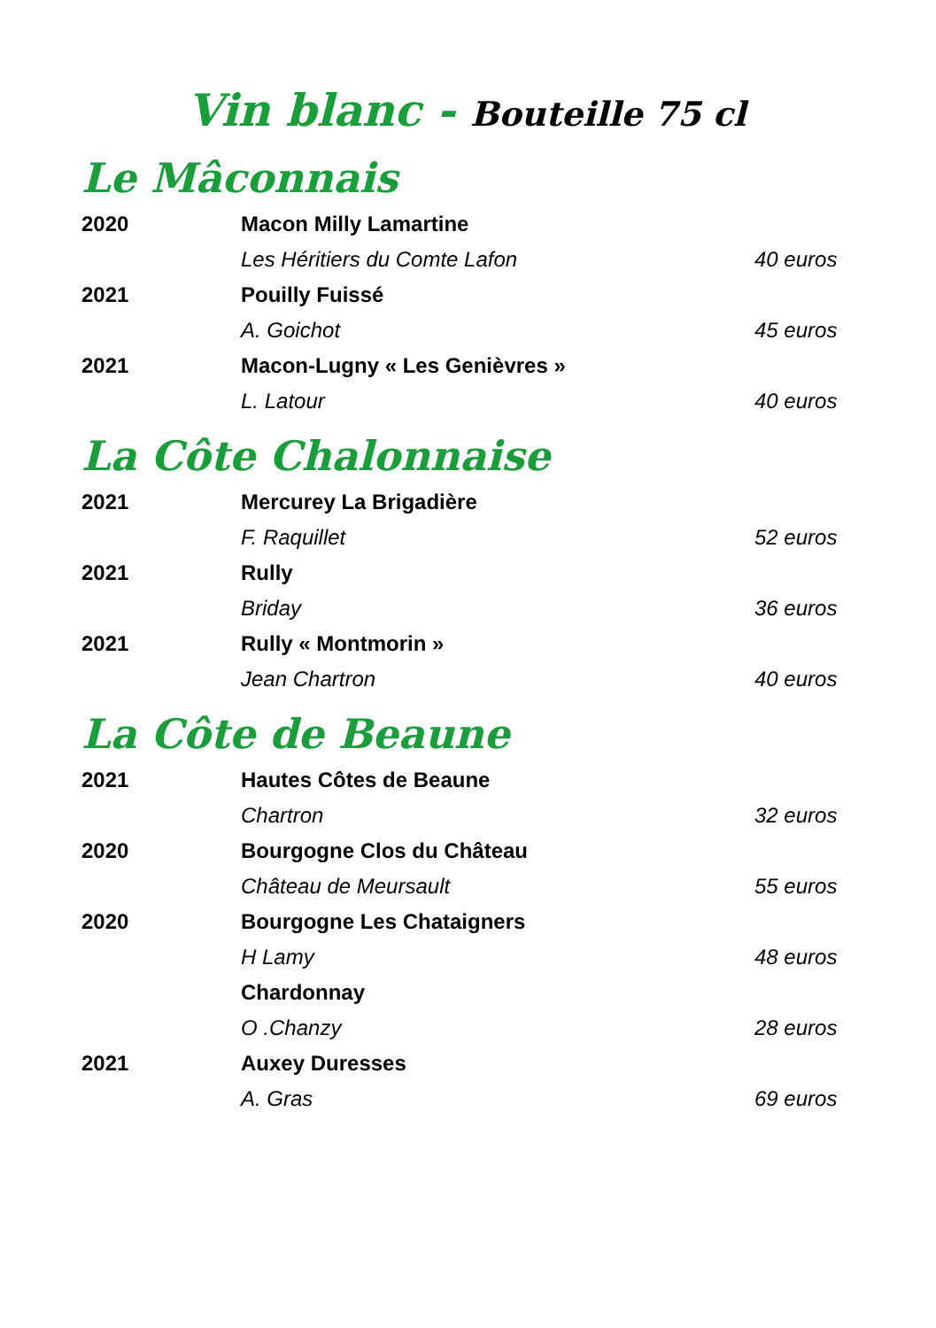Vin blanc - Bouteille 75 cl
Le Mâconnais
| 2020 | Macon Milly Lamartine | |
| | Les Héritiers du Comte Lafon | 40 euros |
| 2021 | Pouilly Fuissé | |
| | A. Goichot | 45 euros |
| 2021 | Macon-Lugny « Les Genièvres » | |
| | L. Latour | 40 euros |
La Côte Chalonnaise
| 2021 | Mercurey La Brigadière | |
| | F. Raquillet | 52 euros |
| 2021 | Rully | |
| | Briday | 36 euros |
| 2021 | Rully « Montmorin » | |
| | Jean Chartron | 40 euros |
La Côte de Beaune
| 2021 | Hautes Côtes de Beaune | |
| | Chartron | 32 euros |
| 2020 | Bourgogne Clos du Château | |
| | Château de Meursault | 55 euros |
| 2020 | Bourgogne Les Chataigners | |
| | H Lamy | 48 euros |
| | Chardonnay | |
| | O .Chanzy | 28 euros |
| 2021 | Auxey Duresses | |
| | A. Gras | 69 euros |